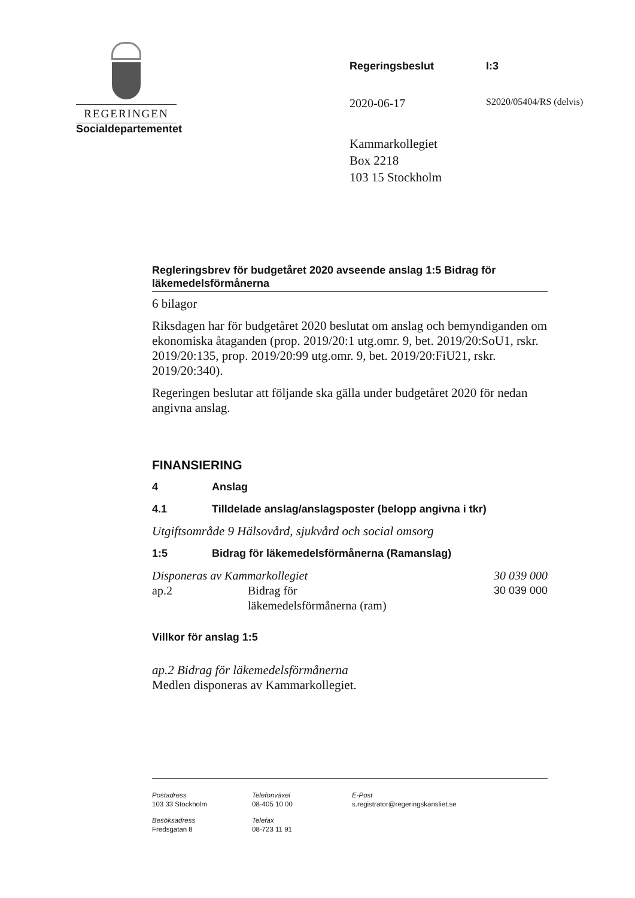REGERINGEN
Socialdepartementet
Regeringsbeslut I:3
2020-06-17
S2020/05404/RS (delvis)
Kammarkollegiet
Box 2218
103 15 Stockholm
Regleringsbrev för budgetåret 2020 avseende anslag 1:5 Bidrag för läkemedelsförmånerna
6 bilagor
Riksdagen har för budgetåret 2020 beslutat om anslag och bemyndiganden om ekonomiska åtaganden (prop. 2019/20:1 utg.omr. 9, bet. 2019/20:SoU1, rskr. 2019/20:135, prop. 2019/20:99 utg.omr. 9, bet. 2019/20:FiU21, rskr. 2019/20:340).
Regeringen beslutar att följande ska gälla under budgetåret 2020 för nedan angivna anslag.
FINANSIERING
4 Anslag
4.1 Tilldelade anslag/anslagsposter (belopp angivna i tkr)
Utgiftsområde 9 Hälsovård, sjukvård och social omsorg
1:5 Bidrag för läkemedelsförmånerna (Ramanslag)
| Disponeras av Kammarkollegiet | | 30 039 000 |
| ap.2 | Bidrag för läkemedelsförmånerna (ram) | 30 039 000 |
Villkor för anslag 1:5
ap.2 Bidrag för läkemedelsförmånerna
Medlen disponeras av Kammarkollegiet.
Postadress
103 33 Stockholm
Telefonväxel
08-405 10 00
E-Post
s.registrator@regeringskansliet.se
Besöksadress
Fredsgatan 8
Telefax
08-723 11 91